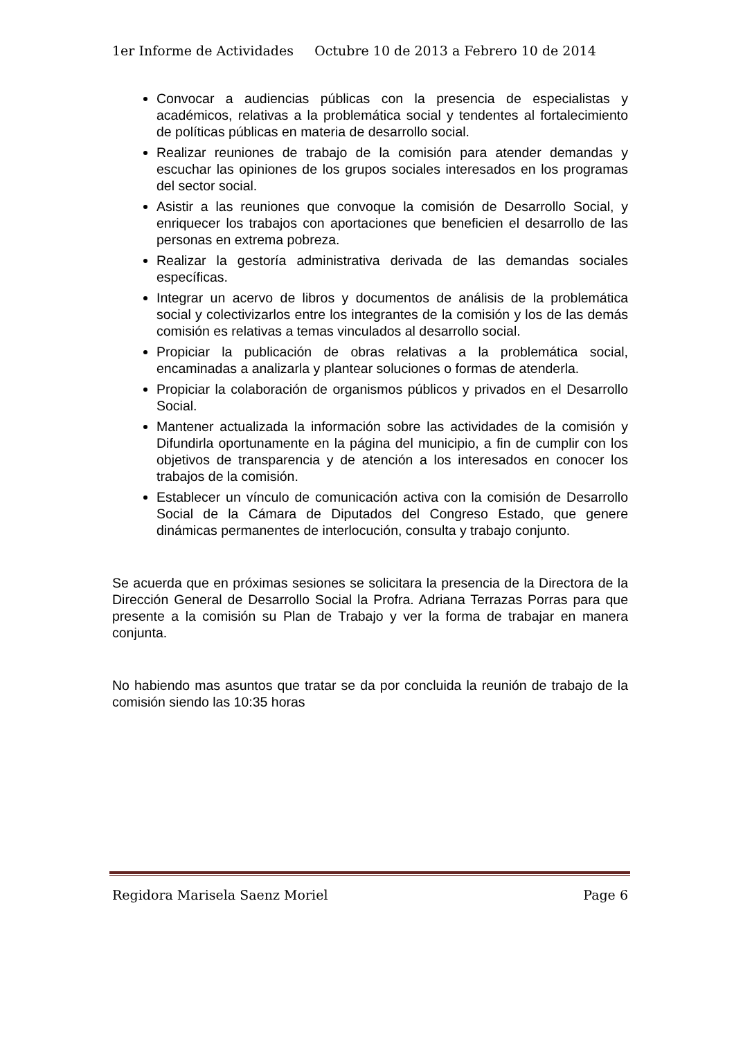1er Informe de Actividades Octubre 10 de 2013 a Febrero 10 de 2014
Convocar a audiencias públicas con la presencia de especialistas y académicos, relativas a la problemática social y tendentes al fortalecimiento de políticas públicas en materia de desarrollo social.
Realizar reuniones de trabajo de la comisión para atender demandas y escuchar las opiniones de los grupos sociales interesados en los programas del sector social.
Asistir a las reuniones que convoque la comisión de Desarrollo Social, y enriquecer los trabajos con aportaciones que beneficien el desarrollo de las personas en extrema pobreza.
Realizar la gestoría administrativa derivada de las demandas sociales específicas.
Integrar un acervo de libros y documentos de análisis de la problemática social y colectivizarlos entre los integrantes de la comisión y los de las demás comisión es relativas a temas vinculados al desarrollo social.
Propiciar la publicación de obras relativas a la problemática social, encaminadas a analizarla y plantear soluciones o formas de atenderla.
Propiciar la colaboración de organismos públicos y privados en el Desarrollo Social.
Mantener actualizada la información sobre las actividades de la comisión y Difundirla oportunamente en la página del municipio, a fin de cumplir con los objetivos de transparencia y de atención a los interesados en conocer los trabajos de la comisión.
Establecer un vínculo de comunicación activa con la comisión de Desarrollo Social de la Cámara de Diputados del Congreso Estado, que genere dinámicas permanentes de interlocución, consulta y trabajo conjunto.
Se acuerda que en próximas sesiones se solicitara la presencia de la Directora de la Dirección General de Desarrollo Social la Profra. Adriana Terrazas Porras para que presente a la comisión su Plan de Trabajo y ver la forma de trabajar en manera conjunta.
No habiendo mas asuntos que tratar se da por concluida la reunión de trabajo de la comisión siendo las 10:35 horas
Regidora Marisela Saenz Moriel Page 6